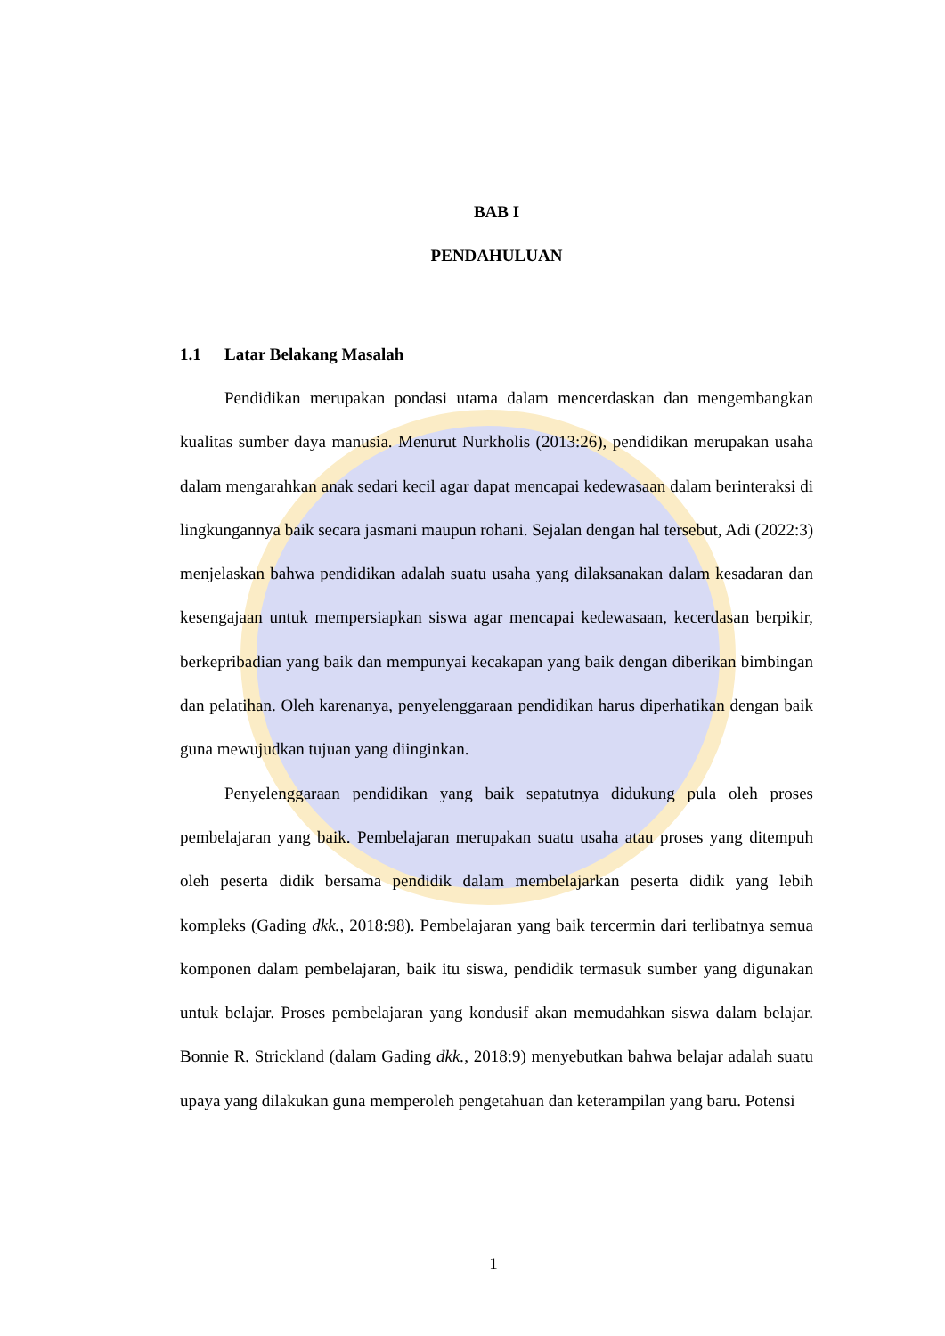BAB I
PENDAHULUAN
1.1 Latar Belakang Masalah
Pendidikan merupakan pondasi utama dalam mencerdaskan dan mengembangkan kualitas sumber daya manusia. Menurut Nurkholis (2013:26), pendidikan merupakan usaha dalam mengarahkan anak sedari kecil agar dapat mencapai kedewasaan dalam berinteraksi di lingkungannya baik secara jasmani maupun rohani. Sejalan dengan hal tersebut, Adi (2022:3) menjelaskan bahwa pendidikan adalah suatu usaha yang dilaksanakan dalam kesadaran dan kesengajaan untuk mempersiapkan siswa agar mencapai kedewasaan, kecerdasan berpikir, berkepribadian yang baik dan mempunyai kecakapan yang baik dengan diberikan bimbingan dan pelatihan. Oleh karenanya, penyelenggaraan pendidikan harus diperhatikan dengan baik guna mewujudkan tujuan yang diinginkan.
Penyelenggaraan pendidikan yang baik sepatutnya didukung pula oleh proses pembelajaran yang baik. Pembelajaran merupakan suatu usaha atau proses yang ditempuh oleh peserta didik bersama pendidik dalam membelajarkan peserta didik yang lebih kompleks (Gading dkk., 2018:98). Pembelajaran yang baik tercermin dari terlibatnya semua komponen dalam pembelajaran, baik itu siswa, pendidik termasuk sumber yang digunakan untuk belajar. Proses pembelajaran yang kondusif akan memudahkan siswa dalam belajar. Bonnie R. Strickland (dalam Gading dkk., 2018:9) menyebutkan bahwa belajar adalah suatu upaya yang dilakukan guna memperoleh pengetahuan dan keterampilan yang baru. Potensi
1